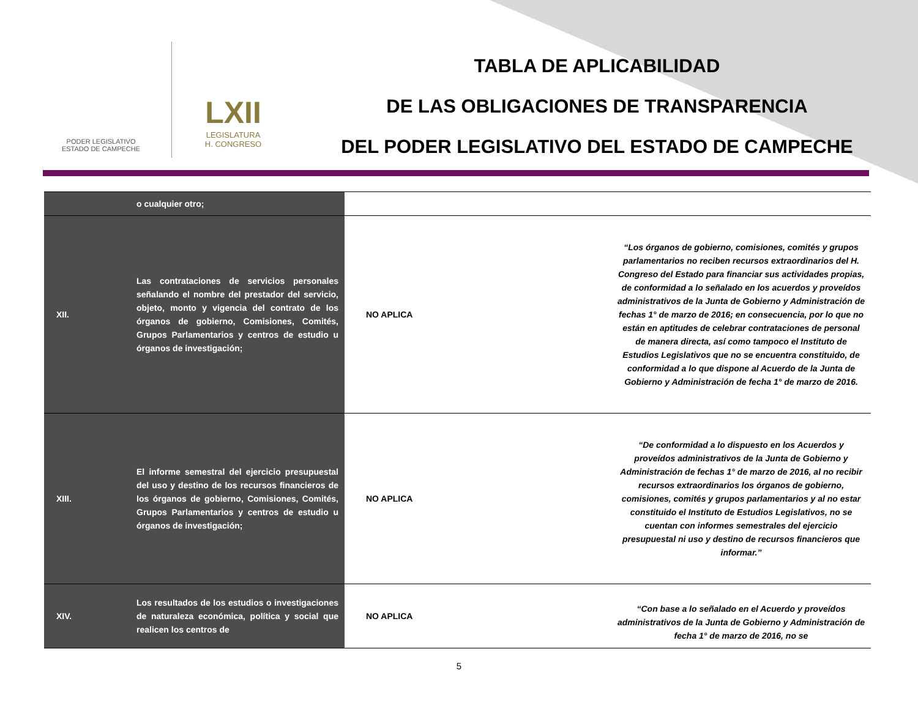PODER LEGISLATIVO
ESTADO DE CAMPECHE
LXII
LEGISLATURA
H. CONGRESO
TABLA DE APLICABILIDAD
DE LAS OBLIGACIONES DE TRANSPARENCIA
DEL PODER LEGISLATIVO DEL ESTADO DE CAMPECHE
| | o cualquier otro; | | |
| XII. | Las contrataciones de servicios personales señalando el nombre del prestador del servicio, objeto, monto y vigencia del contrato de los órganos de gobierno, Comisiones, Comités, Grupos Parlamentarios y centros de estudio u órganos de investigación; | NO APLICA | “Los órganos de gobierno, comisiones, comités y grupos parlamentarios no reciben recursos extraordinarios del H. Congreso del Estado para financiar sus actividades propias, de conformidad a lo señalado en los acuerdos y proveídos administrativos de la Junta de Gobierno y Administración de fechas 1° de marzo de 2016; en consecuencia, por lo que no están en aptitudes de celebrar contrataciones de personal de manera directa, así como tampoco el Instituto de Estudios Legislativos que no se encuentra constituido, de conformidad a lo que dispone al Acuerdo de la Junta de Gobierno y Administración de fecha 1° de marzo de 2016. |
| XIII. | El informe semestral del ejercicio presupuestal del uso y destino de los recursos financieros de los órganos de gobierno, Comisiones, Comités, Grupos Parlamentarios y centros de estudio u órganos de investigación; | NO APLICA | “De conformidad a lo dispuesto en los Acuerdos y proveídos administrativos de la Junta de Gobierno y Administración de fechas 1° de marzo de 2016, al no recibir recursos extraordinarios los órganos de gobierno, comisiones, comités y grupos parlamentarios y al no estar constituido el Instituto de Estudios Legislativos, no se cuentan con informes semestrales del ejercicio presupuestal ni uso y destino de recursos financieros que informar.” |
| XIV. | Los resultados de los estudios o investigaciones de naturaleza económica, política y social que realicen los centros de | NO APLICA | “Con base a lo señalado en el Acuerdo y proveídos administrativos de la Junta de Gobierno y Administración de fecha 1° de marzo de 2016, no se |
5